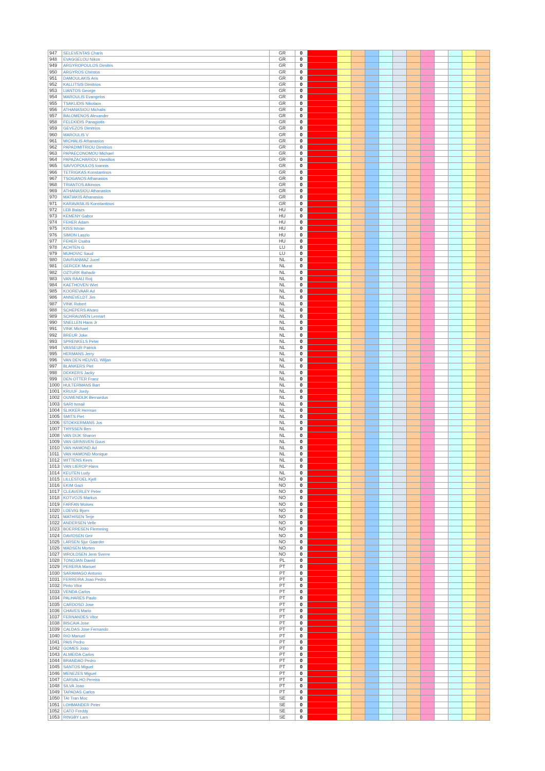| 947 | SELEVENTAS Charis | GR | 0 | | | | | | | | | | | | |
| 948 | EVAGGELOU Nikos | GR | 0 | | | | | | | | | | | | |
| 949 | ARGYROPOULOS Dimitris | GR | 0 | | | | | | | | | | | | |
| 950 | ARGYROS Christos | GR | 0 | | | | | | | | | | | | |
| 951 | DAMOULAKIS Aris | GR | 0 | | | | | | | | | | | | |
| 952 | KALLITSIS Dimitrios | GR | 0 | | | | | | | | | | | | |
| 953 | LIANTOS George | GR | 0 | | | | | | | | | | | | |
| 954 | MAROULIS Evangelos | GR | 0 | | | | | | | | | | | | |
| 955 | TSAKLIDIS Nikolaos | GR | 0 | | | | | | | | | | | | |
| 956 | ATHANASIOU Michalis | GR | 0 | | | | | | | | | | | | |
| 957 | BALOMENOS Alexander | GR | 0 | | | | | | | | | | | | |
| 958 | FELEKIDIS Panagiotis | GR | 0 | | | | | | | | | | | | |
| 959 | GEVEZOS Dimitrios | GR | 0 | | | | | | | | | | | | |
| 960 | MAROULIS V | GR | 0 | | | | | | | | | | | | |
| 961 | MICHALIS Athanasios | GR | 0 | | | | | | | | | | | | |
| 962 | PAPADIMITRIOU Dimitrios | GR | 0 | | | | | | | | | | | | |
| 963 | PAPAECONOMOU Michael | GR | 0 | | | | | | | | | | | | |
| 964 | PAPAZACHARIOU Vassilios | GR | 0 | | | | | | | | | | | | |
| 965 | SAVVOPOULOS Ioannis | GR | 0 | | | | | | | | | | | | |
| 966 | TETRIGKAS Konstantinos | GR | 0 | | | | | | | | | | | | |
| 967 | TSOGANOS Athanasios | GR | 0 | | | | | | | | | | | | |
| 968 | TRIANTOS Alkinoos | GR | 0 | | | | | | | | | | | | |
| 969 | ATHANASIOU Athanasios | GR | 0 | | | | | | | | | | | | |
| 970 | MATIAKIS Athanasios | GR | 0 | | | | | | | | | | | | |
| 971 | KARAVASILIS Konstantinos | GR | 0 | | | | | | | | | | | | |
| 972 | LEB Balazs | HU | 0 | | | | | | | | | | | | |
| 973 | KEMENY Gabor | HU | 0 | | | | | | | | | | | | |
| 974 | FEHER Adam | HU | 0 | | | | | | | | | | | | |
| 975 | KISS Istvan | HU | 0 | | | | | | | | | | | | |
| 976 | SIMON Laszlo | HU | 0 | | | | | | | | | | | | |
| 977 | FEHER Csaba | HU | 0 | | | | | | | | | | | | |
| 978 | ACHTEN G | LU | 0 | | | | | | | | | | | | |
| 979 | MUHOVIC Saud | LU | 0 | | | | | | | | | | | | |
| 980 | DAVRANMAZ Jucel | NL | 0 | | | | | | | | | | | | |
| 981 | GERCEK Murat | NL | 0 | | | | | | | | | | | | |
| 982 | OZTURK Bahadir | NL | 0 | | | | | | | | | | | | |
| 983 | VAN RAAIJ Roij | NL | 0 | | | | | | | | | | | | |
| 984 | KAETHOVEN Wiet | NL | 0 | | | | | | | | | | | | |
| 985 | KOOREVAAR Ad | NL | 0 | | | | | | | | | | | | |
| 986 | ANNEVELDT Jim | NL | 0 | | | | | | | | | | | | |
| 987 | VINK Robert | NL | 0 | | | | | | | | | | | | |
| 988 | SCHEPERS Alvaro | NL | 0 | | | | | | | | | | | | |
| 989 | SCHRAUWEN Lennart | NL | 0 | | | | | | | | | | | | |
| 990 | SNELLEN Hans Jr | NL | 0 | | | | | | | | | | | | |
| 991 | VINK Michael | NL | 0 | | | | | | | | | | | | |
| 992 | BREUR Joke | NL | 0 | | | | | | | | | | | | |
| 993 | SPRENKELS Peter | NL | 0 | | | | | | | | | | | | |
| 994 | VASSEUR Patrick | NL | 0 | | | | | | | | | | | | |
| 995 | HERMANS Jerry | NL | 0 | | | | | | | | | | | | |
| 996 | VAN DEN HEUVEL Wiljan | NL | 0 | | | | | | | | | | | | |
| 997 | BLANKERS Piet | NL | 0 | | | | | | | | | | | | |
| 998 | DEKKERS Jacky | NL | 0 | | | | | | | | | | | | |
| 999 | DEN OTTER Franz | NL | 0 | | | | | | | | | | | | |
| 1000 | HULTERMANS Bart | NL | 0 | | | | | | | | | | | | |
| 1001 | KRUIJF Jordy | NL | 0 | | | | | | | | | | | | |
| 1002 | OUWENDIJK Bernardus | NL | 0 | | | | | | | | | | | | |
| 1003 | SARI Ismail | NL | 0 | | | | | | | | | | | | |
| 1004 | SLIKKER Herman | NL | 0 | | | | | | | | | | | | |
| 1005 | SMITS Piet | NL | 0 | | | | | | | | | | | | |
| 1006 | STOKKERMANS Jos | NL | 0 | | | | | | | | | | | | |
| 1007 | THYSSEN Ben | NL | 0 | | | | | | | | | | | | |
| 1008 | VAN DIJK Sharon | NL | 0 | | | | | | | | | | | | |
| 1009 | VAN GRINSVEN Guus | NL | 0 | | | | | | | | | | | | |
| 1010 | VAN HAMOND Ad | NL | 0 | | | | | | | | | | | | |
| 1011 | VAN HAMOND Monique | NL | 0 | | | | | | | | | | | | |
| 1012 | WITTENS Kees | NL | 0 | | | | | | | | | | | | |
| 1013 | VAN LIEROP Hans | NL | 0 | | | | | | | | | | | | |
| 1014 | KEUTEN Ludy | NL | 0 | | | | | | | | | | | | |
| 1015 | LILLESTOEL Kjell | NO | 0 | | | | | | | | | | | | |
| 1016 | EKIM Gazi | NO | 0 | | | | | | | | | | | | |
| 1017 | CLEAVERLEY Peter | NO | 0 | | | | | | | | | | | | |
| 1018 | KOTVOJS Markus | NO | 0 | | | | | | | | | | | | |
| 1019 | FARFAN Moises | NO | 0 | | | | | | | | | | | | |
| 1020 | LOEVIG Bjorn | NO | 0 | | | | | | | | | | | | |
| 1021 | MATHISEN Terje | NO | 0 | | | | | | | | | | | | |
| 1022 | ANDERSEN Velle | NO | 0 | | | | | | | | | | | | |
| 1023 | BOERRESEN Flemming | NO | 0 | | | | | | | | | | | | |
| 1024 | DAVIDSEN Geir | NO | 0 | | | | | | | | | | | | |
| 1025 | LARSEN Sjur Gaarder | NO | 0 | | | | | | | | | | | | |
| 1026 | MADSEN Morten | NO | 0 | | | | | | | | | | | | |
| 1027 | WROLDSEN Jens Sverre | NO | 0 | | | | | | | | | | | | |
| 1028 | TONOJAN Dawid | PL | 0 | | | | | | | | | | | | |
| 1029 | PEREIRA Manuel | PT | 0 | | | | | | | | | | | | |
| 1030 | SARAMAGO Antonio | PT | 0 | | | | | | | | | | | | |
| 1031 | FERREIRA Joao Pedro | PT | 0 | | | | | | | | | | | | |
| 1032 | Pinto Vitor | PT | 0 | | | | | | | | | | | | |
| 1033 | VENDA Carlos | PT | 0 | | | | | | | | | | | | |
| 1034 | PALHARES Paulo | PT | 0 | | | | | | | | | | | | |
| 1035 | CARDOSO Jose | PT | 0 | | | | | | | | | | | | |
| 1036 | CHAVES Mario | PT | 0 | | | | | | | | | | | | |
| 1037 | FERNANDES Vitor | PT | 0 | | | | | | | | | | | | |
| 1038 | BISCAIA Jose | PT | 0 | | | | | | | | | | | | |
| 1039 | CALDAS Jose Fernando | PT | 0 | | | | | | | | | | | | |
| 1040 | RIO Manuel | PT | 0 | | | | | | | | | | | | |
| 1041 | PAIS Pedro | PT | 0 | | | | | | | | | | | | |
| 1042 | GOMES Joao | PT | 0 | | | | | | | | | | | | |
| 1043 | ALMEIDA Carlos | PT | 0 | | | | | | | | | | | | |
| 1044 | BRANDAO Pedro | PT | 0 | | | | | | | | | | | | |
| 1045 | SANTOS Miguel | PT | 0 | | | | | | | | | | | | |
| 1046 | MENEZES Miguel | PT | 0 | | | | | | | | | | | | |
| 1047 | CARVALHO Pereira | PT | 0 | | | | | | | | | | | | |
| 1048 | SILVA Joao | PT | 0 | | | | | | | | | | | | |
| 1049 | TAPADAS Carlos | PT | 0 | | | | | | | | | | | | |
| 1050 | TAI Tran Moc | SE | 0 | | | | | | | | | | | | |
| 1051 | LOHMANDER Peter | SE | 0 | | | | | | | | | | | | |
| 1052 | CATO Freddy | SE | 0 | | | | | | | | | | | | |
| 1053 | RINGBY Lars | SE | 0 | | | | | | | | | | | | |